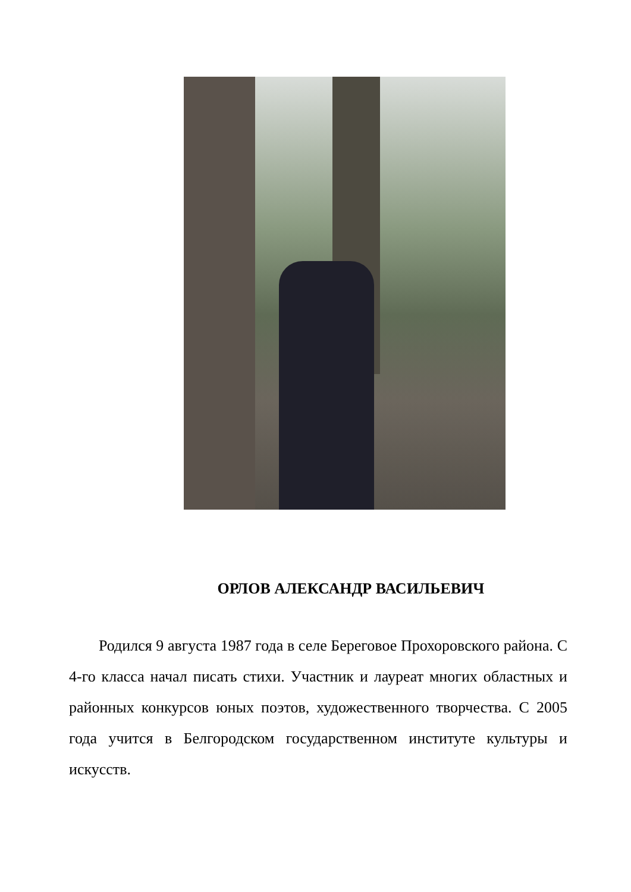ОРЛОВ АЛЕКСАНДР ВАСИЛЬЕВИЧ
Родился 9 августа 1987 года в селе Береговое Прохоровского района. С 4-го класса начал писать стихи. Участник и лауреат многих областных и районных конкурсов юных поэтов, художественного творчества. С 2005 года учится в Белгородском государственном институте культуры и искусств.